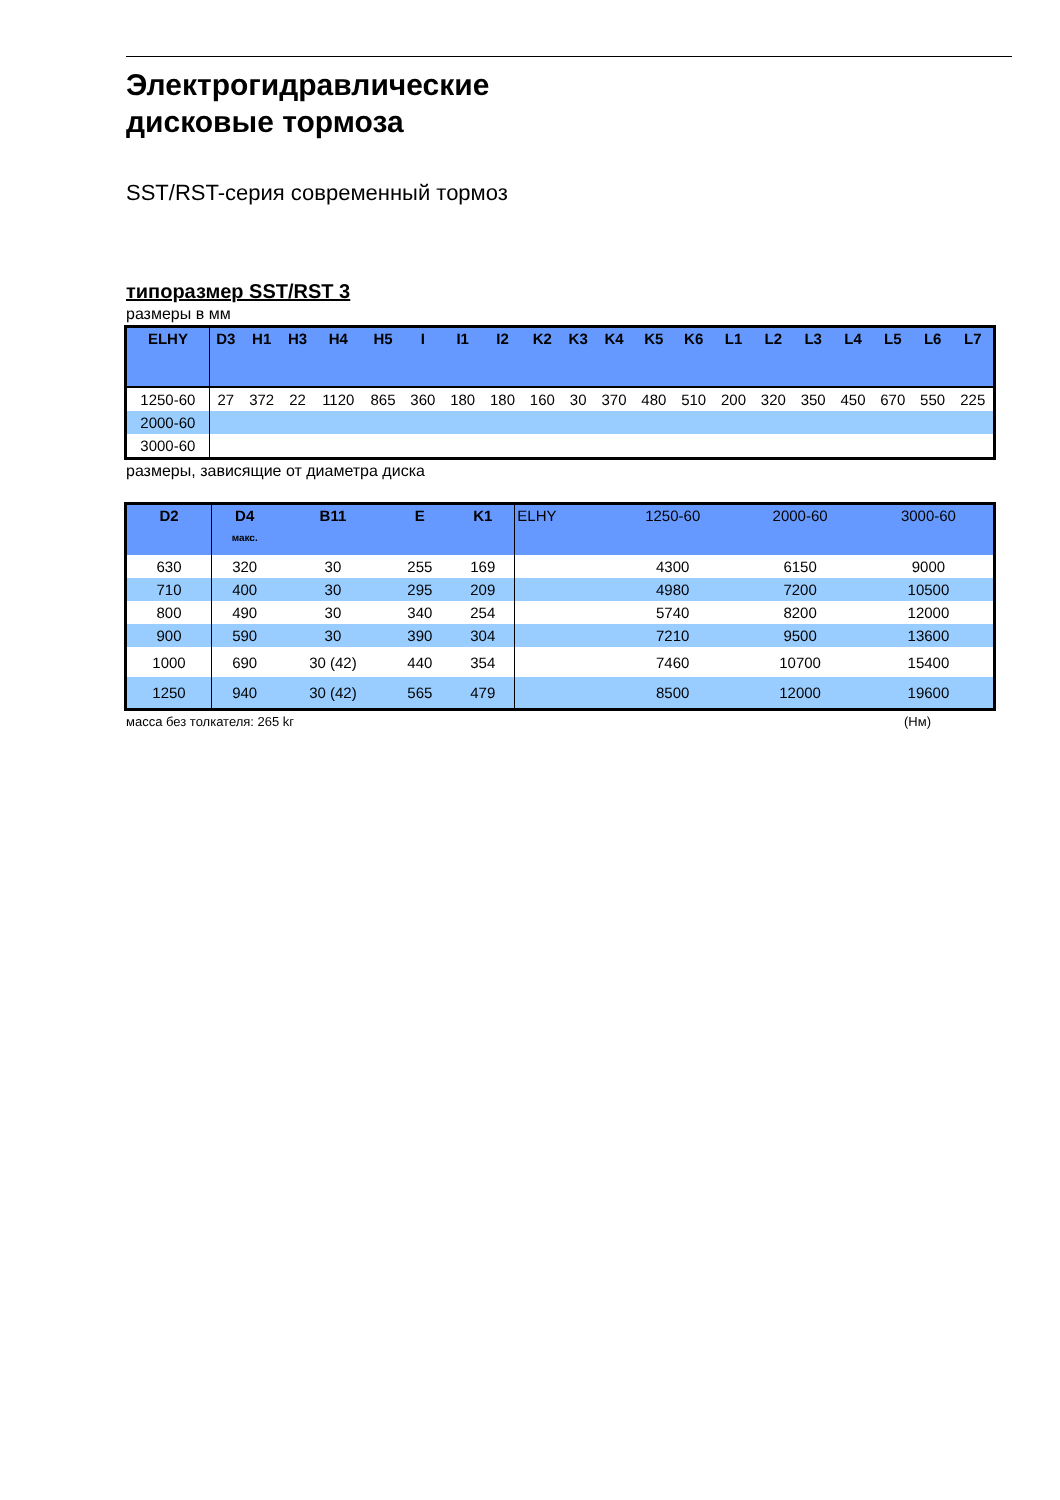Электрогидравлические
дисковые тормоза
SST/RST-серия современный тормоз
типоразмер SST/RST 3
размеры в мм
| ELHY | D3 | H1 | H3 | H4 | H5 | I | I1 | I2 | K2 | K3 | K4 | K5 | K6 | L1 | L2 | L3 | L4 | L5 | L6 | L7 |
| --- | --- | --- | --- | --- | --- | --- | --- | --- | --- | --- | --- | --- | --- | --- | --- | --- | --- | --- | --- | --- |
| 1250-60 | 27 | 372 | 22 | 1120 | 865 | 360 | 180 | 180 | 160 | 30 | 370 | 480 | 510 | 200 | 320 | 350 | 450 | 670 | 550 | 225 |
| 2000-60 | | | | | | | | | | | | | | | | | | | | |
| 3000-60 | | | | | | | | | | | | | | | | | | | | |
размеры, зависящие от диаметра диска
| D2 | D4 макс. | B11 | E | K1 | ELHY | 1250-60 | 2000-60 | 3000-60 |
| --- | --- | --- | --- | --- | --- | --- | --- | --- |
| 630 | 320 | 30 | 255 | 169 | | 4300 | 6150 | 9000 |
| 710 | 400 | 30 | 295 | 209 | | 4980 | 7200 | 10500 |
| 800 | 490 | 30 | 340 | 254 | | 5740 | 8200 | 12000 |
| 900 | 590 | 30 | 390 | 304 | | 7210 | 9500 | 13600 |
| 1000 | 690 | 30 (42) | 440 | 354 | | 7460 | 10700 | 15400 |
| 1250 | 940 | 30 (42) | 565 | 479 | | 8500 | 12000 | 19600 |
масса без толкателя: 265 kг (Нм)